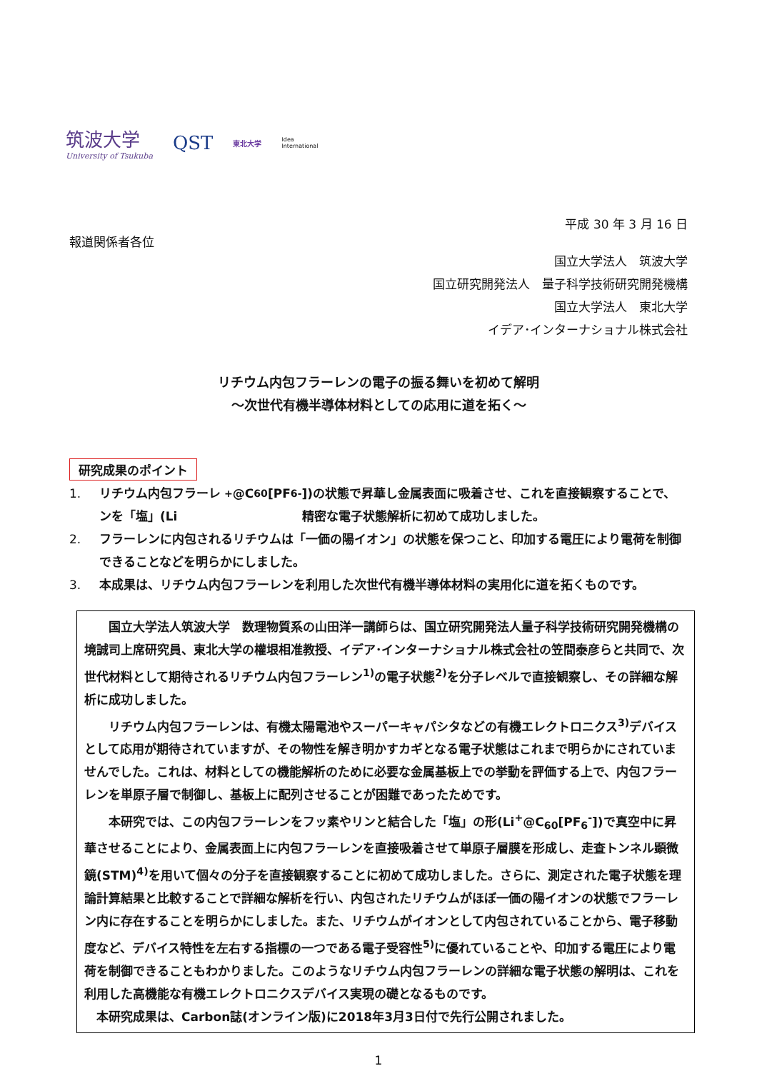筑波大学
University of Tsukuba
QST
東北大学
Idea
International
平成 30 年 3 月 16 日
報道関係者各位
国立大学法人　筑波大学
国立研究開発法人　量子科学技術研究開発機構
国立大学法人　東北大学
イデア･インターナショナル株式会社
リチウム内包フラーレンの電子の振る舞いを初めて解明
～次世代有機半導体材料としての応用に道を拓く～
研究成果のポイント
1. リチウム内包フラーレンを「塩」(Li<sup>+</sup>@C<sub>60</sub>[PF<sub>6</sub><sup>-</sup>])の状態で昇華し金属表面に吸着させ、これを直接観察することで、精密な電子状態解析に初めて成功しました。
2. フラーレンに内包されるリチウムは「一価の陽イオン」の状態を保つこと、印加する電圧により電荷を制御できることなどを明らかにしました。
3. 本成果は、リチウム内包フラーレンを利用した次世代有機半導体材料の実用化に道を拓くものです。
国立大学法人筑波大学　数理物質系の山田洋一講師らは、国立研究開発法人量子科学技術研究開発機構の境誠司上席研究員、東北大学の權垠相准教授、イデア･インターナショナル株式会社の笠間泰彦らと共同で、次世代材料として期待されるリチウム内包フラーレン<sup>1)</sup>の電子状態<sup>2)</sup>を分子レベルで直接観察し、その詳細な解析に成功しました。
リチウム内包フラーレンは、有機太陽電池やスーパーキャパシタなどの有機エレクトロニクス<sup>3)</sup>デバイスとして応用が期待されていますが、その物性を解き明かすカギとなる電子状態はこれまで明らかにされていませんでした。これは、材料としての機能解析のために必要な金属基板上での挙動を評価する上で、内包フラーレンを単原子層で制御し、基板上に配列させることが困難であったためです。
本研究では、この内包フラーレンをフッ素やリンと結合した「塩」の形(Li<sup>+</sup>@C<sub>60</sub>[PF<sub>6</sub><sup>-</sup>])で真空中に昇華させることにより、金属表面上に内包フラーレンを直接吸着させて単原子層膜を形成し、走査トンネル顕微鏡(STM)<sup>4)</sup>を用いて個々の分子を直接観察することに初めて成功しました。さらに、測定された電子状態を理論計算結果と比較することで詳細な解析を行い、内包されたリチウムがほぼ一価の陽イオンの状態でフラーレン内に存在することを明らかにしました。また、リチウムがイオンとして内包されていることから、電子移動度など、デバイス特性を左右する指標の一つである電子受容性<sup>5)</sup>に優れていることや、印加する電圧により電荷を制御できることもわかりました。このようなリチウム内包フラーレンの詳細な電子状態の解明は、これを利用した高機能な有機エレクトロニクスデバイス実現の礎となるものです。
本研究成果は、Carbon誌(オンライン版)に2018年3月3日付で先行公開されました。
1